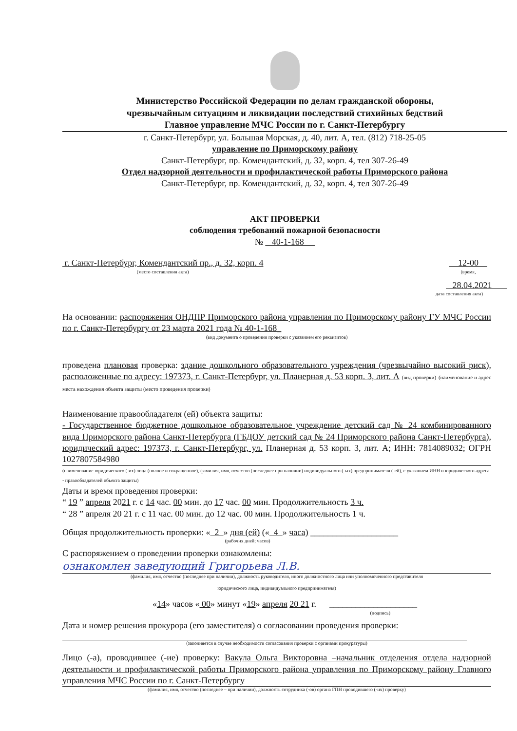Министерство Российской Федерации по делам гражданской обороны,
чрезвычайным ситуациям и ликвидации последствий стихийных бедствий
Главное управление МЧС России по г. Санкт-Петербургу
г. Санкт-Петербург, ул. Большая Морская, д. 40, лит. А, тел. (812) 718-25-05
управление по Приморскому району
Санкт-Петербург, пр. Комендантский, д. 32, корп. 4, тел 307-26-49
Отдел надзорной деятельности и профилактической работы Приморского района
Санкт-Петербург, пр. Комендантский, д. 32, корп. 4, тел 307-26-49
АКТ ПРОВЕРКИ
соблюдения требований пожарной безопасности
№ 40-1-168
г. Санкт-Петербург, Комендантский пр., д. 32, корп. 4
(место составления акта)
12-00
(время,
28.04.2021
дата составления акта)
На основании: распоряжения ОНДПР Приморского района управления по Приморскому району ГУ МЧС России по г. Санкт-Петербургу от 23 марта 2021 года № 40-1-168_
(вид документа о проведении проверки с указанием его реквизитов)
проведена плановая проверка: здание дошкольного образовательного учреждения (чрезвычайно высокий риск), расположенные по адресу: 197373, г. Санкт-Петербург, ул. Планерная д. 53 корп. 3, лит. А (вид проверки) (наименование и адрес места нахождения объекта защиты (место проведения проверки)
Наименование правообладателя (ей) объекта защиты:
- Государственное бюджетное дошкольное образовательное учреждение детский сад № 24 комбинированного вида Приморского района Санкт-Петербурга (ГБДОУ детский сад № 24 Приморского района Санкт-Петербурга), юридический адрес: 197373, г. Санкт-Петербург, ул. Планерная д. 53 корп. 3, лит. А; ИНН: 7814089032; ОГРН 1027807584980
(наименование юридического (-их) лица (полное и сокращенное), фамилия, имя, отчество (последнее при наличии) индивидуального (-ых) предпринимателя (-ей), с указанием ИНН и юридического адреса - правообладателей объекта защиты)
Даты и время проведения проверки:
“ 19 ” апреля 2021 г. с 14 час. 00 мин. до 17 час. 00 мин. Продолжительность 3 ч.
“ 28 ” апреля 20 21 г. с 11 час. 00 мин. до 12 час. 00 мин. Продолжительность 1 ч.
Общая продолжительность проверки: « 2 » дня (ей) (« 4 » часа) ____________________
(рабочих дней; часов)
С распоряжением о проведении проверки ознакомлены:
ознакомлен заведующий Григорьева Л.В.
(фамилия, имя, отчество (последнее при наличии), должность руководителя, иного должностного лица или уполномоченного представителя
юридического лица, индивидуального предпринимателя)
«14» часов « 00» минут «19» апреля 20 21 г. ____________________
(подпись)
Дата и номер решения прокурора (его заместителя) о согласовании проведения проверки:
(заполняется в случае необходимости согласования проверки с органами прокуратуры)
Лицо (-а), проводившее (-ие) проверку: Вакула Ольга Викторовна –начальник отделения отдела надзорной деятельности и профилактической работы Приморского района управления по Приморскому району Главного управления МЧС России по г. Санкт-Петербургу
(фамилия, имя, отчество (последнее – при наличии), должность сотрудника (-ов) органа ГПН проводившего (-их) проверку)